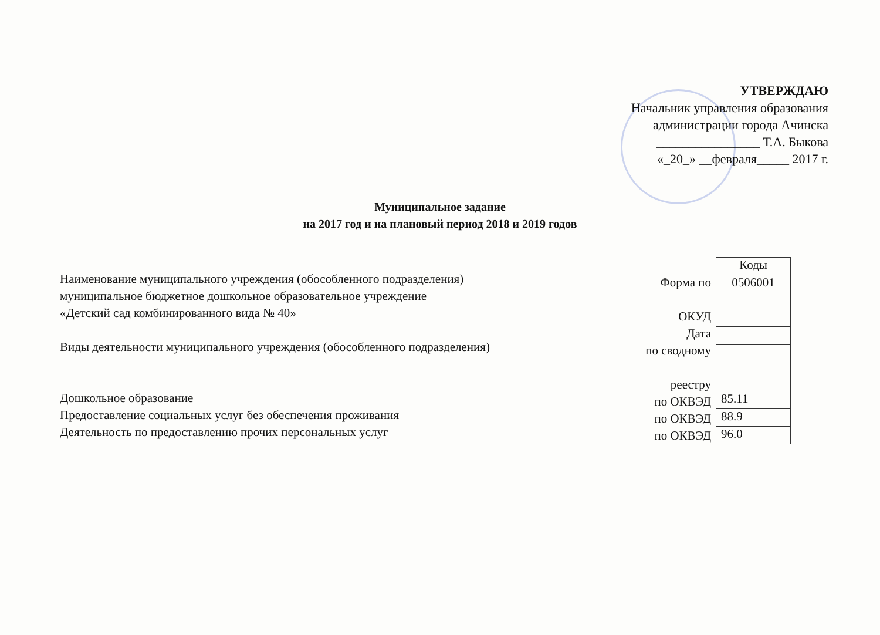УТВЕРЖДАЮ
Начальник управления образования
администрации города Ачинска
________________ Т.А. Быкова
«_20_» __февраля_____ 2017 г.
Муниципальное задание
на 2017 год и на плановый период 2018 и 2019 годов
Наименование муниципального учреждения (обособленного подразделения)
муниципальное бюджетное дошкольное образовательное учреждение
«Детский сад комбинированного вида № 40»
Виды деятельности муниципального учреждения (обособленного подразделения)
Дошкольное образование
Предоставление социальных услуг без обеспечения проживания
Деятельность по предоставлению прочих персональных услуг
Форма по
ОКУД
Дата
по сводному
реестру
по ОКВЭД
по ОКВЭД
по ОКВЭД
| Коды |
| 0506001 |
| 85.11 |
| 88.9 |
| 96.0 |